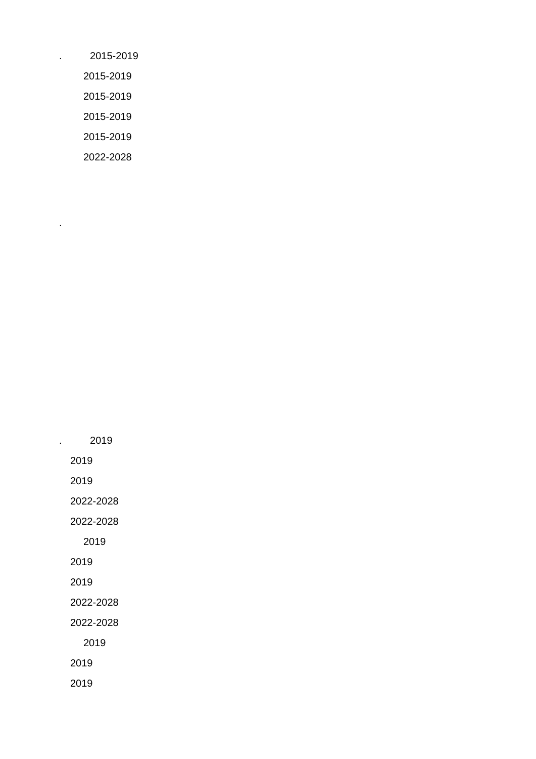. 2015-2019
2015-2019
2015-2019
2015-2019
2015-2019
2022-2028
.
. 2019
2019
2019
2022-2028
2022-2028
2019
2019
2019
2022-2028
2022-2028
2019
2019
2019